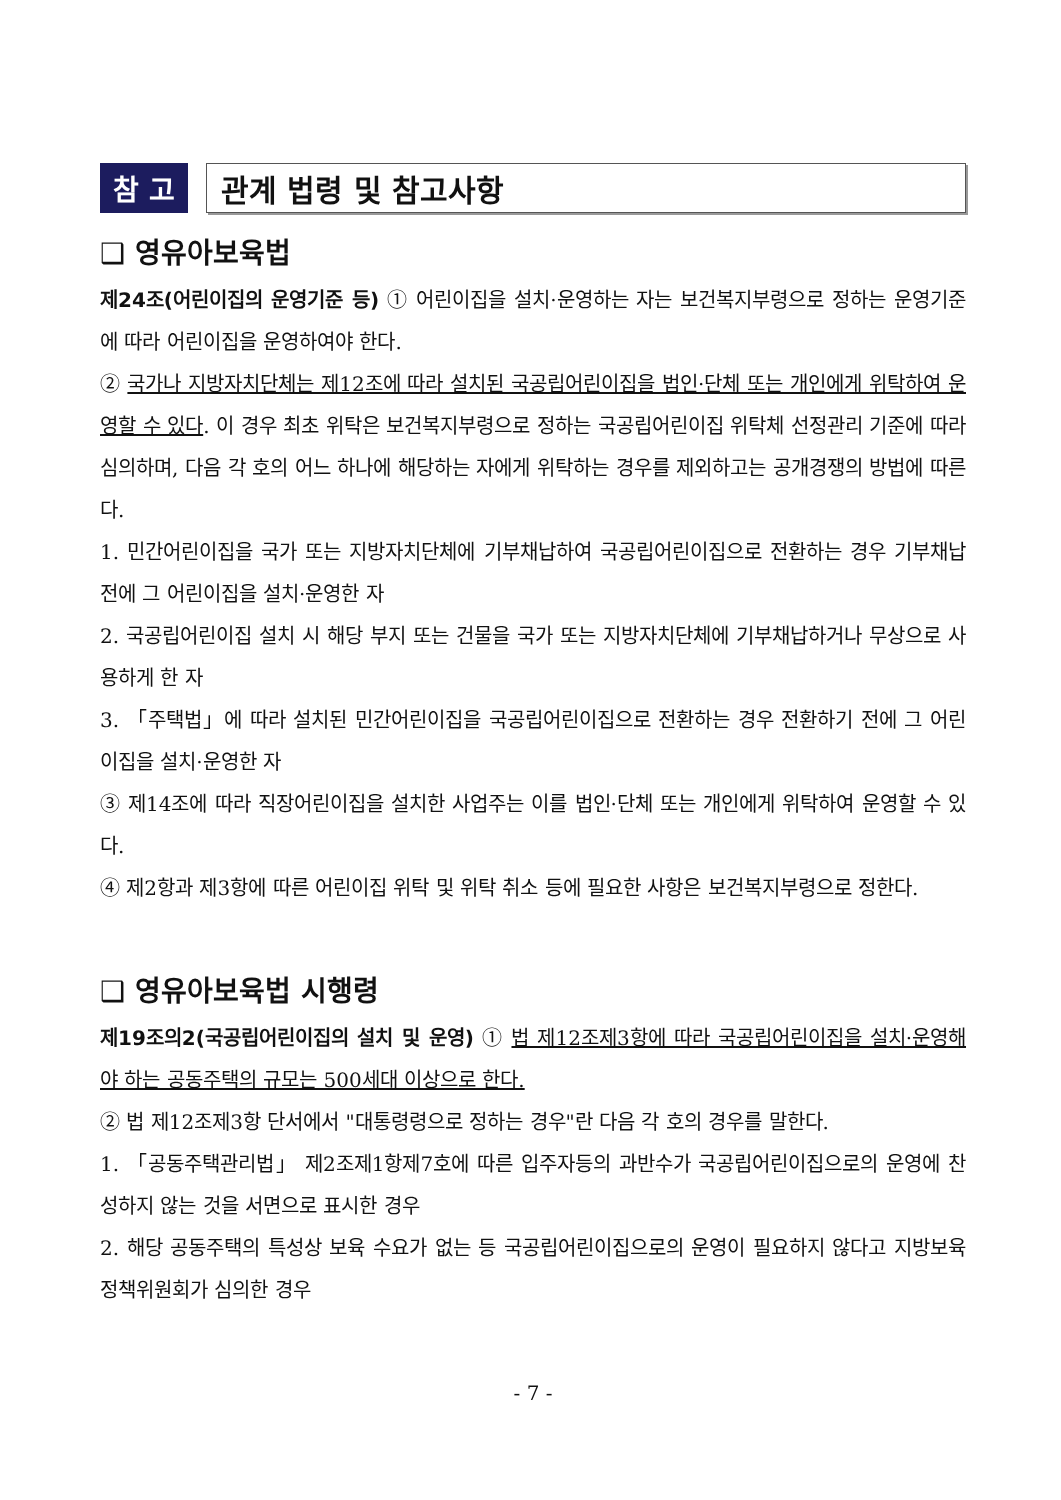참 고 관계 법령 및 참고사항
❑ 영유아보육법
제24조(어린이집의 운영기준 등) ① 어린이집을 설치·운영하는 자는 보건복지부령으로 정하는 운영기준에 따라 어린이집을 운영하여야 한다.
② 국가나 지방자치단체는 제12조에 따라 설치된 국공립어린이집을 법인·단체 또는 개인에게 위탁하여 운영할 수 있다. 이 경우 최초 위탁은 보건복지부령으로 정하는 국공립어린이집 위탁체 선정관리 기준에 따라 심의하며, 다음 각 호의 어느 하나에 해당하는 자에게 위탁하는 경우를 제외하고는 공개경쟁의 방법에 따른다.
1. 민간어린이집을 국가 또는 지방자치단체에 기부채납하여 국공립어린이집으로 전환하는 경우 기부채납 전에 그 어린이집을 설치·운영한 자
2. 국공립어린이집 설치 시 해당 부지 또는 건물을 국가 또는 지방자치단체에 기부채납하거나 무상으로 사용하게 한 자
3. 「주택법」에 따라 설치된 민간어린이집을 국공립어린이집으로 전환하는 경우 전환하기 전에 그 어린이집을 설치·운영한 자
③ 제14조에 따라 직장어린이집을 설치한 사업주는 이를 법인·단체 또는 개인에게 위탁하여 운영할 수 있다.
④ 제2항과 제3항에 따른 어린이집 위탁 및 위탁 취소 등에 필요한 사항은 보건복지부령으로 정한다.
❑ 영유아보육법 시행령
제19조의2(국공립어린이집의 설치 및 운영) ① 법 제12조제3항에 따라 국공립어린이집을 설치·운영해야 하는 공동주택의 규모는 500세대 이상으로 한다.
② 법 제12조제3항 단서에서 "대통령령으로 정하는 경우"란 다음 각 호의 경우를 말한다.
1. 「공동주택관리법」 제2조제1항제7호에 따른 입주자등의 과반수가 국공립어린이집으로의 운영에 찬성하지 않는 것을 서면으로 표시한 경우
2. 해당 공동주택의 특성상 보육 수요가 없는 등 국공립어린이집으로의 운영이 필요하지 않다고 지방보육정책위원회가 심의한 경우
- 7 -